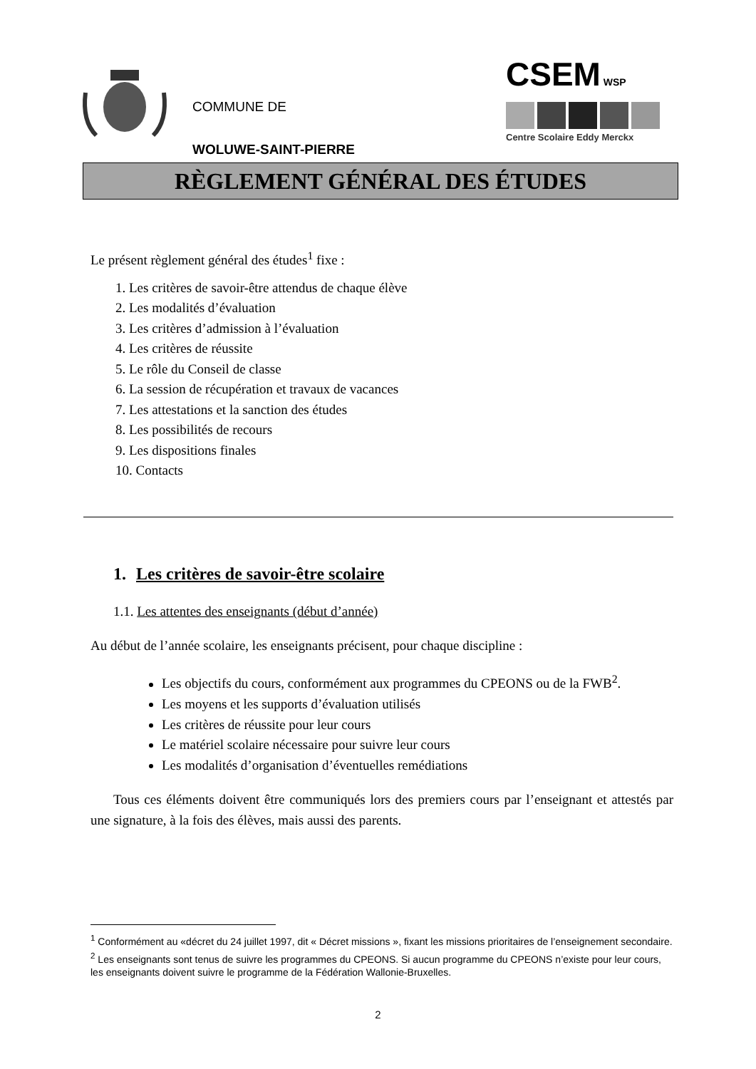COMMUNE DE
WOLUWE-SAINT-PIERRE
CSEM WSP
Centre Scolaire Eddy Merckx
RÈGLEMENT GÉNÉRAL DES ÉTUDES
Le présent règlement général des études<sup>1</sup> fixe :
1. Les critères de savoir-être attendus de chaque élève
2. Les modalités d’évaluation
3. Les critères d’admission à l’évaluation
4. Les critères de réussite
5. Le rôle du Conseil de classe
6. La session de récupération et travaux de vacances
7. Les attestations et la sanction des études
8. Les possibilités de recours
9. Les dispositions finales
10. Contacts
1. Les critères de savoir-être scolaire
1.1. Les attentes des enseignants (début d’année)
Au début de l’année scolaire, les enseignants précisent, pour chaque discipline :
Les objectifs du cours, conformément aux programmes du CPEONS ou de la FWB<sup>2</sup>.
Les moyens et les supports d’évaluation utilisés
Les critères de réussite pour leur cours
Le matériel scolaire nécessaire pour suivre leur cours
Les modalités d’organisation d’éventuelles remédiations
Tous ces éléments doivent être communiqués lors des premiers cours par l’enseignant et attestés par une signature, à la fois des élèves, mais aussi des parents.
<sup>1</sup> Conformément au «décret du 24 juillet 1997, dit « Décret missions », fixant les missions prioritaires de l’enseignement secondaire.
<sup>2</sup> Les enseignants sont tenus de suivre les programmes du CPEONS. Si aucun programme du CPEONS n’existe pour leur cours, les enseignants doivent suivre le programme de la Fédération Wallonie-Bruxelles.
2